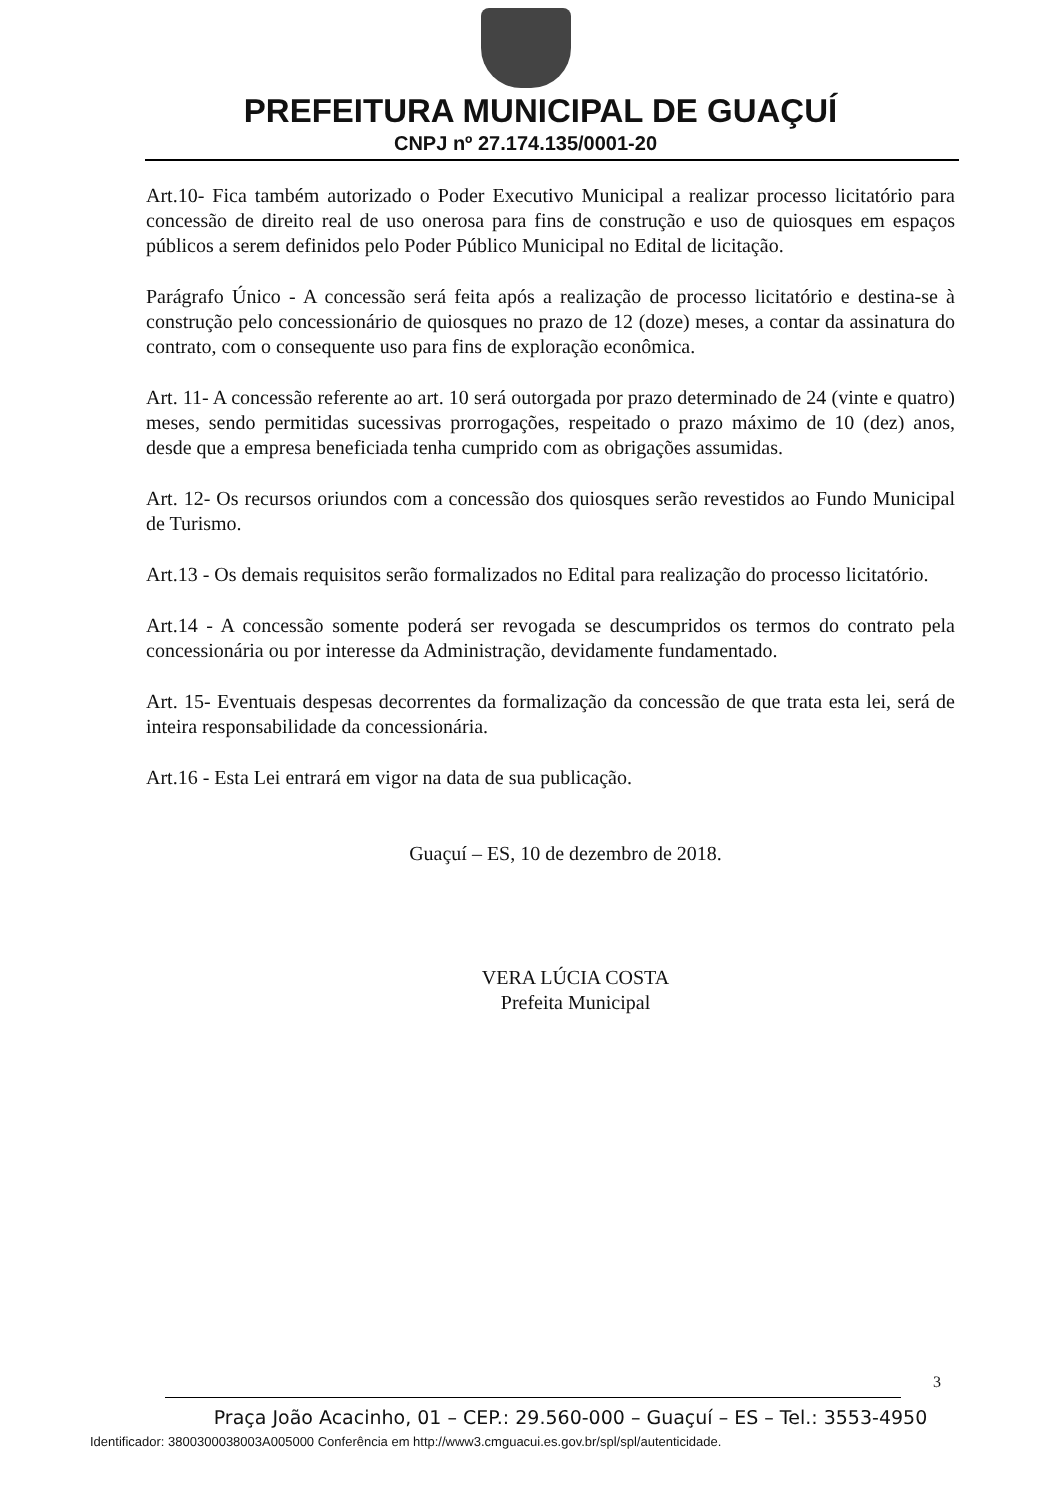PREFEITURA MUNICIPAL DE GUAÇUÍ
CNPJ nº 27.174.135/0001-20
Art.10- Fica também autorizado o Poder Executivo Municipal a realizar processo licitatório para concessão de direito real de uso onerosa para fins de construção e uso de quiosques em espaços públicos a serem definidos pelo Poder Público Municipal no Edital de licitação.
Parágrafo Único - A concessão será feita após a realização de processo licitatório e destina-se à construção pelo concessionário de quiosques no prazo de 12 (doze) meses, a contar da assinatura do contrato, com o consequente uso para fins de exploração econômica.
Art. 11- A concessão referente ao art. 10 será outorgada por prazo determinado de 24 (vinte e quatro) meses, sendo permitidas sucessivas prorrogações, respeitado o prazo máximo de 10 (dez) anos, desde que a empresa beneficiada tenha cumprido com as obrigações assumidas.
Art. 12- Os recursos oriundos com a concessão dos quiosques serão revestidos ao Fundo Municipal de Turismo.
Art.13 - Os demais requisitos serão formalizados no Edital para realização do processo licitatório.
Art.14 - A concessão somente poderá ser revogada se descumpridos os termos do contrato pela concessionária ou por interesse da Administração, devidamente fundamentado.
Art. 15- Eventuais despesas decorrentes da formalização da concessão de que trata esta lei, será de inteira responsabilidade da concessionária.
Art.16 - Esta Lei entrará em vigor na data de sua publicação.
Guaçuí – ES, 10 de dezembro de 2018.
VERA LÚCIA COSTA
Prefeita Municipal
3
Praça João Acacinho, 01 – CEP.: 29.560-000 – Guaçuí – ES – Tel.: 3553-4950
Identificador: 3800300038003A005000 Conferência em http://www3.cmguacui.es.gov.br/spl/spl/autenticidade.